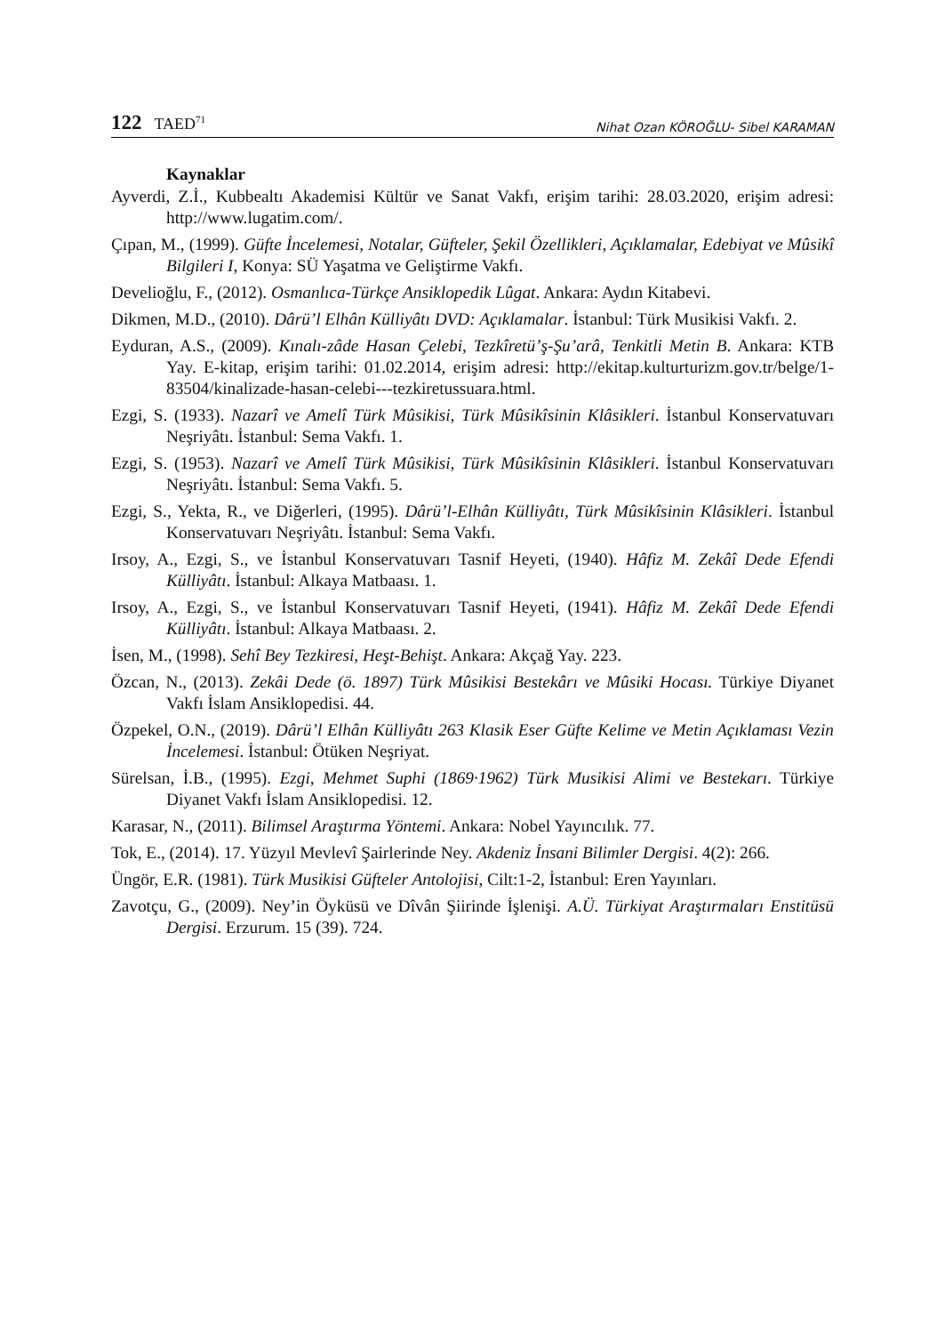122 TAED<sup>71</sup>
Nihat Ozan KÖROĞLU- Sibel KARAMAN
Kaynaklar
Ayverdi, Z.İ., Kubbealtı Akademisi Kültür ve Sanat Vakfı, erişim tarihi: 28.03.2020, erişim adresi: http://www.lugatim.com/.
Çıpan, M., (1999). Güfte İncelemesi, Notalar, Güfteler, Şekil Özellikleri, Açıklamalar, Edebiyat ve Mûsikî Bilgileri I, Konya: SÜ Yaşatma ve Geliştirme Vakfı.
Develioğlu, F., (2012). Osmanlıca-Türkçe Ansiklopedik Lûgat. Ankara: Aydın Kitabevi.
Dikmen, M.D., (2010). Dârü’l Elhân Külliyâtı DVD: Açıklamalar. İstanbul: Türk Musikisi Vakfı. 2.
Eyduran, A.S., (2009). Kınalı-zâde Hasan Çelebi, Tezkîretü’ş-Şu’arâ, Tenkitli Metin B. Ankara: KTB Yay. E-kitap, erişim tarihi: 01.02.2014, erişim adresi: http://ekitap.kulturturizm.gov.tr/belge/1-83504/kinalizade-hasan-celebi---tezkiretussuara.html.
Ezgi, S. (1933). Nazarî ve Amelî Türk Mûsikisi, Türk Mûsikîsinin Klâsikleri. İstanbul Konservatuvarı Neşriyâtı. İstanbul: Sema Vakfı. 1.
Ezgi, S. (1953). Nazarî ve Amelî Türk Mûsikisi, Türk Mûsikîsinin Klâsikleri. İstanbul Konservatuvarı Neşriyâtı. İstanbul: Sema Vakfı. 5.
Ezgi, S., Yekta, R., ve Diğerleri, (1995). Dârü’l-Elhân Külliyâtı, Türk Mûsikîsinin Klâsikleri. İstanbul Konservatuvarı Neşriyâtı. İstanbul: Sema Vakfı.
Irsoy, A., Ezgi, S., ve İstanbul Konservatuvarı Tasnif Heyeti, (1940). Hâfiz M. Zekâî Dede Efendi Külliyâtı. İstanbul: Alkaya Matbaası. 1.
Irsoy, A., Ezgi, S., ve İstanbul Konservatuvarı Tasnif Heyeti, (1941). Hâfiz M. Zekâî Dede Efendi Külliyâtı. İstanbul: Alkaya Matbaası. 2.
İsen, M., (1998). Sehî Bey Tezkiresi, Heşt-Behişt. Ankara: Akçağ Yay. 223.
Özcan, N., (2013). Zekâi Dede (ö. 1897) Türk Mûsikisi Bestekârı ve Mûsiki Hocası. Türkiye Diyanet Vakfı İslam Ansiklopedisi. 44.
Özpekel, O.N., (2019). Dârü’l Elhân Külliyâtı 263 Klasik Eser Güfte Kelime ve Metin Açıklaması Vezin İncelemesi. İstanbul: Ötüken Neşriyat.
Sürelsan, İ.B., (1995). Ezgi, Mehmet Suphi (1869·1962) Türk Musikisi Alimi ve Bestekarı. Türkiye Diyanet Vakfı İslam Ansiklopedisi. 12.
Karasar, N., (2011). Bilimsel Araştırma Yöntemi. Ankara: Nobel Yayıncılık. 77.
Tok, E., (2014). 17. Yüzyıl Mevlevî Şairlerinde Ney. Akdeniz İnsani Bilimler Dergisi. 4(2): 266.
Üngör, E.R. (1981). Türk Musikisi Güfteler Antolojisi, Cilt:1-2, İstanbul: Eren Yayınları.
Zavotçu, G., (2009). Ney’in Öyküsü ve Dîvân Şiirinde İşlenişi. A.Ü. Türkiyat Araştırmaları Enstitüsü Dergisi. Erzurum. 15 (39). 724.